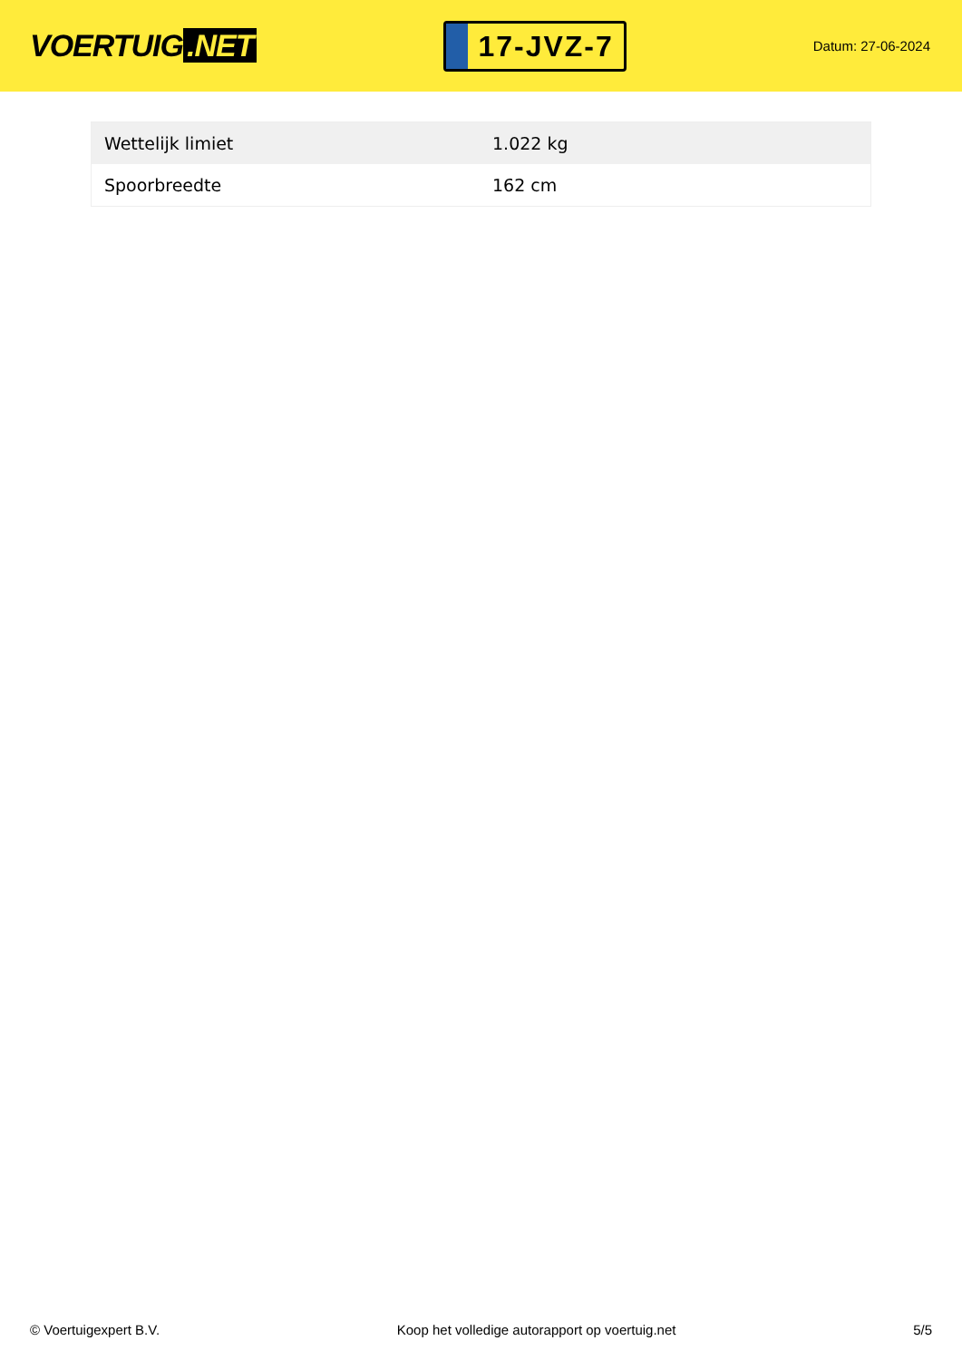VOERTUIG.NET
17-JVZ-7
Datum: 27-06-2024
| Wettelijk limiet | 1.022 kg |
| Spoorbreedte | 162 cm |
© Voertuigexpert B.V. Koop het volledige autorapport op voertuig.net 5/5